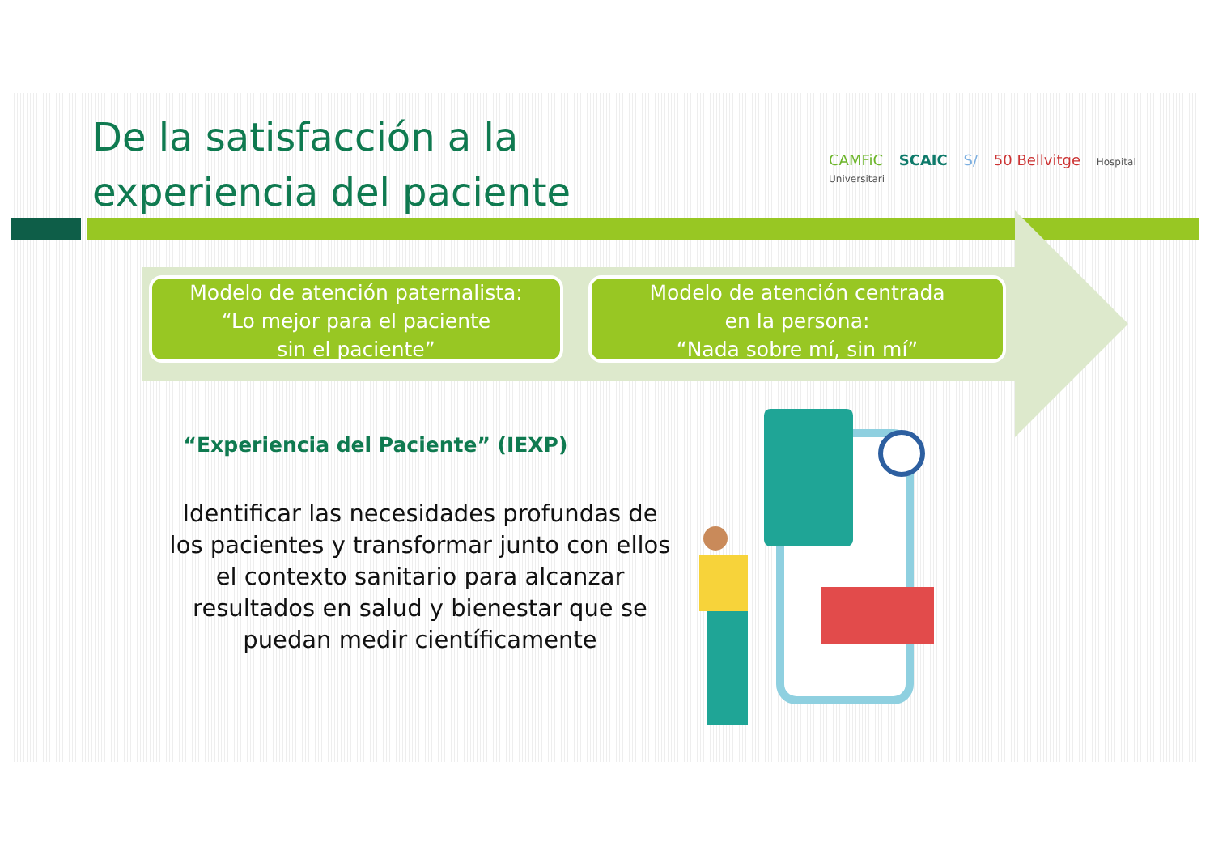De la satisfacción a la
experiencia del paciente
CAMFiC SCAIC S/ 50 Bellvitge Hospital Universitari
Modelo de atención paternalista:
“Lo mejor para el paciente
sin el paciente”
Modelo de atención centrada
en la persona:
“Nada sobre mí, sin mí”
“Experiencia del Paciente” (IEXP)
Identificar las necesidades profundas de los pacientes y transformar junto con ellos el contexto sanitario para alcanzar resultados en salud y bienestar que se puedan medir científicamente